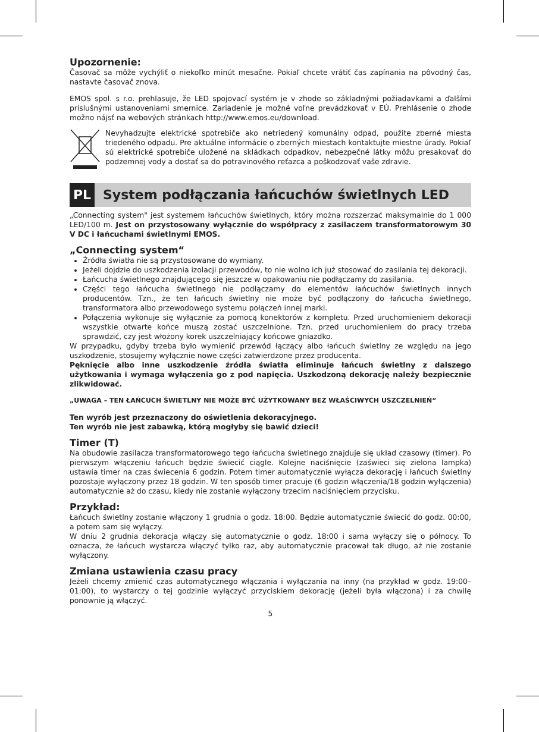Upozornenie:
Časovač sa môže vychýliť o niekoľko minút mesačne. Pokiaľ chcete vrátiť čas zapínania na pôvodný čas, nastavte časovač znova.
EMOS spol. s r.o. prehlasuje, že LED spojovací systém je v zhode so základnými požiadavkami a ďalšími príslušnými ustanoveniami smernice. Zariadenie je možné voľne prevádzkovať v EÚ. Prehlásenie o zhode možno nájsť na webových stránkach http://www.emos.eu/download.
Nevyhadzujte elektrické spotrebiče ako netriedený komunálny odpad, použite zberné miesta triedeného odpadu. Pre aktuálne informácie o zberných miestach kontaktujte miestne úrady. Pokiaľ sú elektrické spotrebiče uložené na skládkach odpadkov, nebezpečné látky môžu presakovať do podzemnej vody a dostať sa do potravinového reťazca a poškodzovať vaše zdravie.
PL
System podłączania łańcuchów świetlnych LED
„Connecting system" jest systemem łańcuchów świetlnych, który można rozszerzać maksymalnie do 1 000 LED/100 m. Jest on przystosowany wyłącznie do współpracy z zasilaczem transformatorowym 30 V DC i łańcuchami świetlnymi EMOS.
„Connecting system“
Źródła światła nie są przystosowane do wymiany.
Jeżeli dojdzie do uszkodzenia izolacji przewodów, to nie wolno ich już stosować do zasilania tej dekoracji.
Łańcucha świetlnego znajdującego się jeszcze w opakowaniu nie podłączamy do zasilania.
Części tego łańcucha świetlnego nie podłączamy do elementów łańcuchów świetlnych innych producentów. Tzn., że ten łańcuch świetlny nie może być podłączony do łańcucha świetlnego, transformatora albo przewodowego systemu połączeń innej marki.
Połączenia wykonuje się wyłącznie za pomocą konektorów z kompletu. Przed uruchomieniem dekoracji wszystkie otwarte końce muszą zostać uszczelnione. Tzn. przed uruchomieniem do pracy trzeba sprawdzić, czy jest włożony korek uszczelniający końcowe gniazdko.
W przypadku, gdyby trzeba było wymienić przewód łączący albo łańcuch świetlny ze względu na jego uszkodzenie, stosujemy wyłącznie nowe części zatwierdzone przez producenta.
Pęknięcie albo inne uszkodzenie źródła światła eliminuje łańcuch świetlny z dalszego użytkowania i wymaga wyłączenia go z pod napięcia. Uszkodzoną dekorację należy bezpiecznie zlikwidować.
„UWAGA – TEN ŁAŃCUCH ŚWIETLNY NIE MOŻE BYĆ UŻYTKOWANY BEZ WŁAŚCIWYCH USZCZELNIEŃ“
Ten wyrób jest przeznaczony do oświetlenia dekoracyjnego.
Ten wyrób nie jest zabawką, którą mogłyby się bawić dzieci!
Timer (T)
Na obudowie zasilacza transformatorowego tego łańcucha świetlnego znajduje się układ czasowy (timer). Po pierwszym włączeniu łańcuch będzie świecić ciągle. Kolejne naciśnięcie (zaświeci się zielona lampka) ustawia timer na czas świecenia 6 godzin. Potem timer automatycznie wyłącza dekorację i łańcuch świetlny pozostaje wyłączony przez 18 godzin. W ten sposób timer pracuje (6 godzin włączenia/18 godzin wyłączenia) automatycznie aż do czasu, kiedy nie zostanie wyłączony trzecim naciśnięciem przycisku.
Przykład:
Łańcuch świetlny zostanie włączony 1 grudnia o godz. 18:00. Będzie automatycznie świecić do godz. 00:00, a potem sam się wyłączy.
W dniu 2 grudnia dekoracja włączy się automatycznie o godz. 18:00 i sama wyłączy się o północy. To oznacza, że łańcuch wystarcza włączyć tylko raz, aby automatycznie pracował tak długo, aż nie zostanie wyłączony.
Zmiana ustawienia czasu pracy
Jeżeli chcemy zmienić czas automatycznego włączania i wyłączania na inny (na przykład w godz. 19:00–01:00), to wystarczy o tej godzinie wyłączyć przyciskiem dekorację (jeżeli była włączona) i za chwilę ponownie ją włączyć.
5